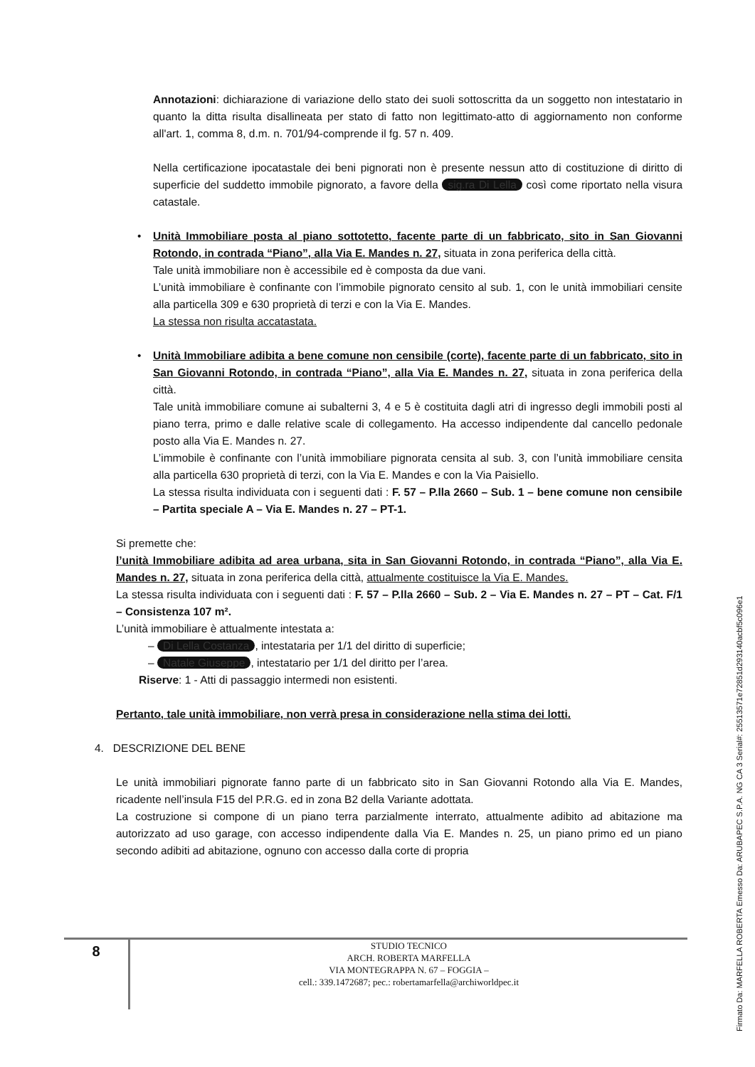Annotazioni: dichiarazione di variazione dello stato dei suoli sottoscritta da un soggetto non intestatario in quanto la ditta risulta disallineata per stato di fatto non legittimato-atto di aggiornamento non conforme all'art. 1, comma 8, d.m. n. 701/94-comprende il fg. 57 n. 409.
Nella certificazione ipocatastale dei beni pignorati non è presente nessun atto di costituzione di diritto di superficie del suddetto immobile pignorato, a favore della sig.ra Di Lella così come riportato nella visura catastale.
• Unità Immobiliare posta al piano sottotetto, facente parte di un fabbricato, sito in San Giovanni Rotondo, in contrada “Piano”, alla Via E. Mandes n. 27, situata in zona periferica della città.
Tale unità immobiliare non è accessibile ed è composta da due vani.
L’unità immobiliare è confinante con l’immobile pignorato censito al sub. 1, con le unità immobiliari censite alla particella 309 e 630 proprietà di terzi e con la Via E. Mandes.
La stessa non risulta accatastata.
• Unità Immobiliare adibita a bene comune non censibile (corte), facente parte di un fabbricato, sito in San Giovanni Rotondo, in contrada “Piano”, alla Via E. Mandes n. 27, situata in zona periferica della città.
Tale unità immobiliare comune ai subalterni 3, 4 e 5 è costituita dagli atri di ingresso degli immobili posti al piano terra, primo e dalle relative scale di collegamento. Ha accesso indipendente dal cancello pedonale posto alla Via E. Mandes n. 27.
L’immobile è confinante con l’unità immobiliare pignorata censita al sub. 3, con l’unità immobiliare censita alla particella 630 proprietà di terzi, con la Via E. Mandes e con la Via Paisiello.
La stessa risulta individuata con i seguenti dati : F. 57 – P.lla 2660 – Sub. 1 – bene comune non censibile – Partita speciale A – Via E. Mandes n. 27 – PT-1.
Si premette che:
l’unità Immobiliare adibita ad area urbana, sita in San Giovanni Rotondo, in contrada “Piano”, alla Via E. Mandes n. 27, situata in zona periferica della città, attualmente costituisce la Via E. Mandes.
La stessa risulta individuata con i seguenti dati : F. 57 – P.lla 2660 – Sub. 2 – Via E. Mandes n. 27 – PT – Cat. F/1 – Consistenza 107 m².
L’unità immobiliare è attualmente intestata a:
– Di Lella Costanza, intestataria per 1/1 del diritto di superficie;
– Natale Giuseppe, intestatario per 1/1 del diritto per l’area.
Riserve: 1 - Atti di passaggio intermedi non esistenti.
Pertanto, tale unità immobiliare, non verrà presa in considerazione nella stima dei lotti.
4. DESCRIZIONE DEL BENE
Le unità immobiliari pignorate fanno parte di un fabbricato sito in San Giovanni Rotondo alla Via E. Mandes, ricadente nell’insula F15 del P.R.G. ed in zona B2 della Variante adottata.
La costruzione si compone di un piano terra parzialmente interrato, attualmente adibito ad abitazione ma autorizzato ad uso garage, con accesso indipendente dalla Via E. Mandes n. 25, un piano primo ed un piano secondo adibiti ad abitazione, ognuno con accesso dalla corte di propria
8
STUDIO TECNICO
ARCH. ROBERTA MARFELLA
VIA MONTEGRAPPA N. 67 – FOGGIA –
cell.: 339.1472687; pec.: robertamarfella@archiworldpec.it
Firmato Da: MARFELLA ROBERTA Emesso Da: ARUBAPEC S.P.A. NG CA 3 Serial#: 25513571e72851d293140acbf5c096e1